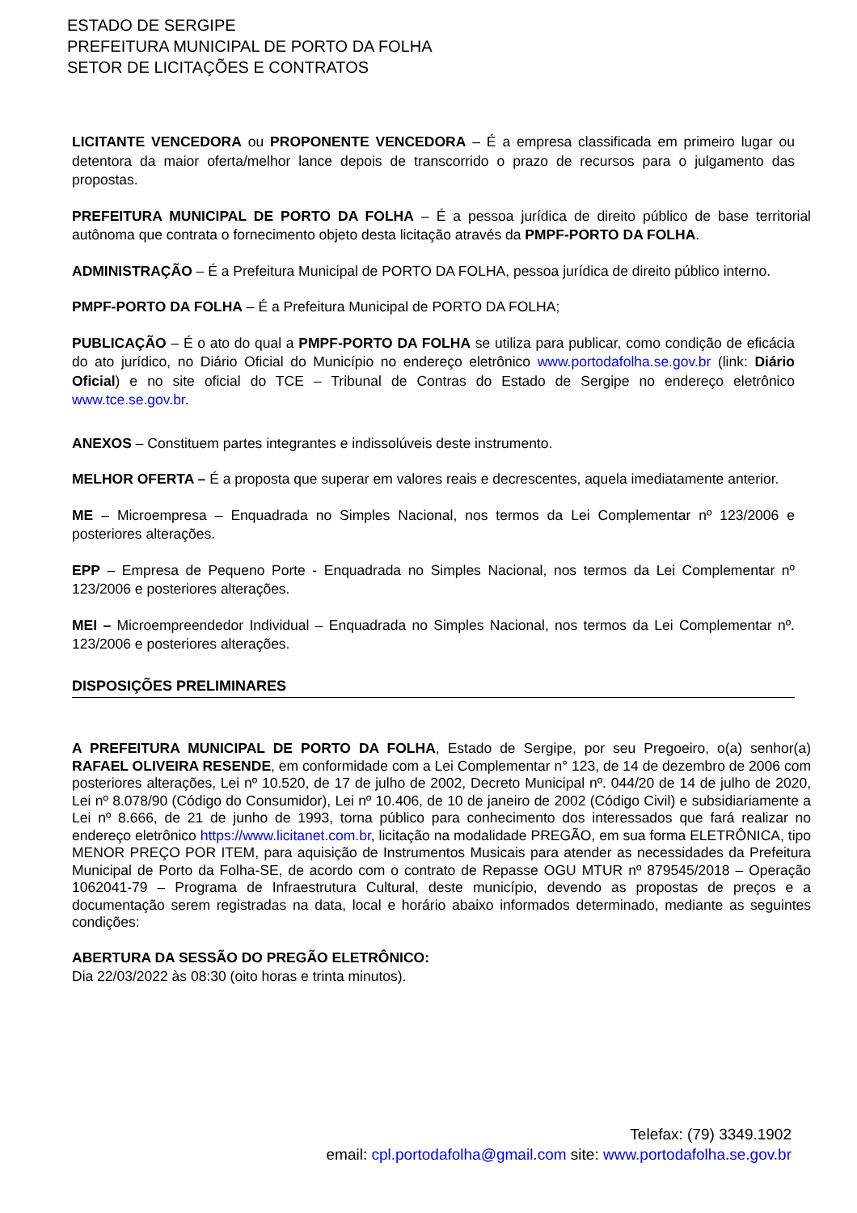ESTADO DE SERGIPE
PREFEITURA MUNICIPAL DE PORTO DA FOLHA
SETOR DE LICITAÇÕES E CONTRATOS
LICITANTE VENCEDORA ou PROPONENTE VENCEDORA – É a empresa classificada em primeiro lugar ou detentora da maior oferta/melhor lance depois de transcorrido o prazo de recursos para o julgamento das propostas.
PREFEITURA MUNICIPAL DE PORTO DA FOLHA – É a pessoa jurídica de direito público de base territorial autônoma que contrata o fornecimento objeto desta licitação através da PMPF-PORTO DA FOLHA.
ADMINISTRAÇÃO – É a Prefeitura Municipal de PORTO DA FOLHA, pessoa jurídica de direito público interno.
PMPF-PORTO DA FOLHA – É a Prefeitura Municipal de PORTO DA FOLHA;
PUBLICAÇÃO – É o ato do qual a PMPF-PORTO DA FOLHA se utiliza para publicar, como condição de eficácia do ato jurídico, no Diário Oficial do Município no endereço eletrônico www.portodafolha.se.gov.br (link: Diário Oficial) e no site oficial do TCE – Tribunal de Contras do Estado de Sergipe no endereço eletrônico www.tce.se.gov.br.
ANEXOS – Constituem partes integrantes e indissolúveis deste instrumento.
MELHOR OFERTA – É a proposta que superar em valores reais e decrescentes, aquela imediatamente anterior.
ME – Microempresa – Enquadrada no Simples Nacional, nos termos da Lei Complementar nº 123/2006 e posteriores alterações.
EPP – Empresa de Pequeno Porte - Enquadrada no Simples Nacional, nos termos da Lei Complementar nº 123/2006 e posteriores alterações.
MEI – Microempreendedor Individual – Enquadrada no Simples Nacional, nos termos da Lei Complementar nº. 123/2006 e posteriores alterações.
DISPOSIÇÕES PRELIMINARES
A PREFEITURA MUNICIPAL DE PORTO DA FOLHA, Estado de Sergipe, por seu Pregoeiro, o(a) senhor(a) RAFAEL OLIVEIRA RESENDE, em conformidade com a Lei Complementar n° 123, de 14 de dezembro de 2006 com posteriores alterações, Lei nº 10.520, de 17 de julho de 2002, Decreto Municipal nº. 044/20 de 14 de julho de 2020, Lei nº 8.078/90 (Código do Consumidor), Lei nº 10.406, de 10 de janeiro de 2002 (Código Civil) e subsidiariamente a Lei nº 8.666, de 21 de junho de 1993, torna público para conhecimento dos interessados que fará realizar no endereço eletrônico https://www.licitanet.com.br, licitação na modalidade PREGÃO, em sua forma ELETRÔNICA, tipo MENOR PREÇO POR ITEM, para aquisição de Instrumentos Musicais para atender as necessidades da Prefeitura Municipal de Porto da Folha-SE, de acordo com o contrato de Repasse OGU MTUR nº 879545/2018 – Operação 1062041-79 – Programa de Infraestrutura Cultural, deste município, devendo as propostas de preços e a documentação serem registradas na data, local e horário abaixo informados determinado, mediante as seguintes condições:
ABERTURA DA SESSÃO DO PREGÃO ELETRÔNICO:
Dia 22/03/2022 às 08:30 (oito horas e trinta minutos).
Telefax: (79) 3349.1902
email: cpl.portodafolha@gmail.com site: www.portodafolha.se.gov.br